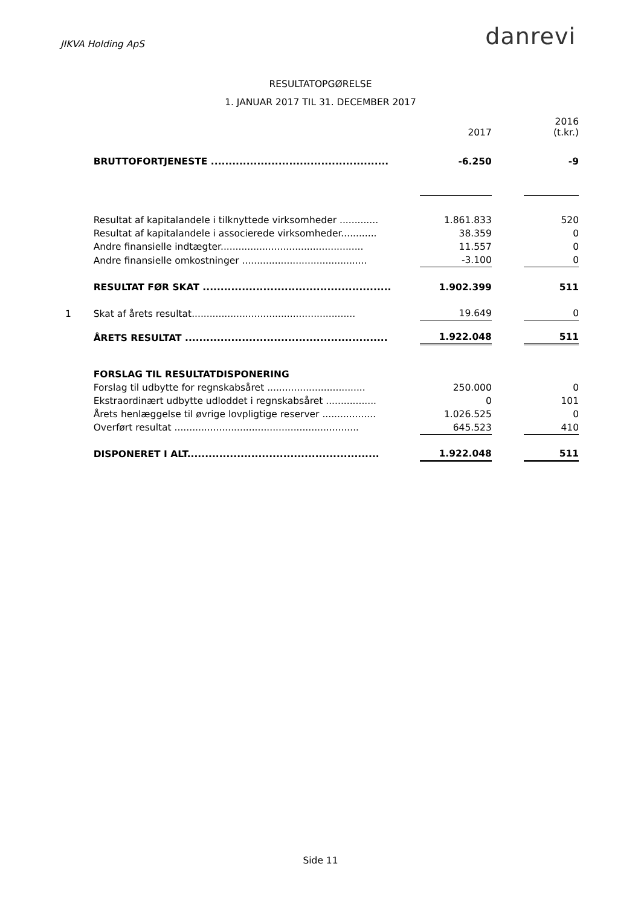JIKVA Holding ApS
danrevi
RESULTATOPGØRELSE
1. JANUAR 2017 TIL 31. DECEMBER 2017
| | | 2017 | | 2016 (t.kr.) |
| --- | --- | --- | --- | --- |
| | BRUTTOFORTJENESTE .................................................. | -6.250 | | -9 |
| | Resultat af kapitalandele i tilknyttede virksomheder ............. | 1.861.833 | | 520 |
| | Resultat af kapitalandele i associerede virksomheder............ | 38.359 | | 0 |
| | Andre finansielle indtægter................................................ | 11.557 | | 0 |
| | Andre finansielle omkostninger .......................................... | -3.100 | | 0 |
| | RESULTAT FØR SKAT ..................................................... | 1.902.399 | | 511 |
| 1 | Skat af årets resultat....................................................... | 19.649 | | 0 |
| | ÅRETS RESULTAT ......................................................... | 1.922.048 | | 511 |
| | FORSLAG TIL RESULTATDISPONERING | | | |
| | Forslag til udbytte for regnskabsåret ................................. | 250.000 | | 0 |
| | Ekstraordinært udbytte udloddet i regnskabsåret ................. | 0 | | 101 |
| | Årets henlæggelse til øvrige lovpligtige reserver .................. | 1.026.525 | | 0 |
| | Overført resultat .............................................................. | 645.523 | | 410 |
| | DISPONERET I ALT...................................................... | 1.922.048 | | 511 |
Side 11